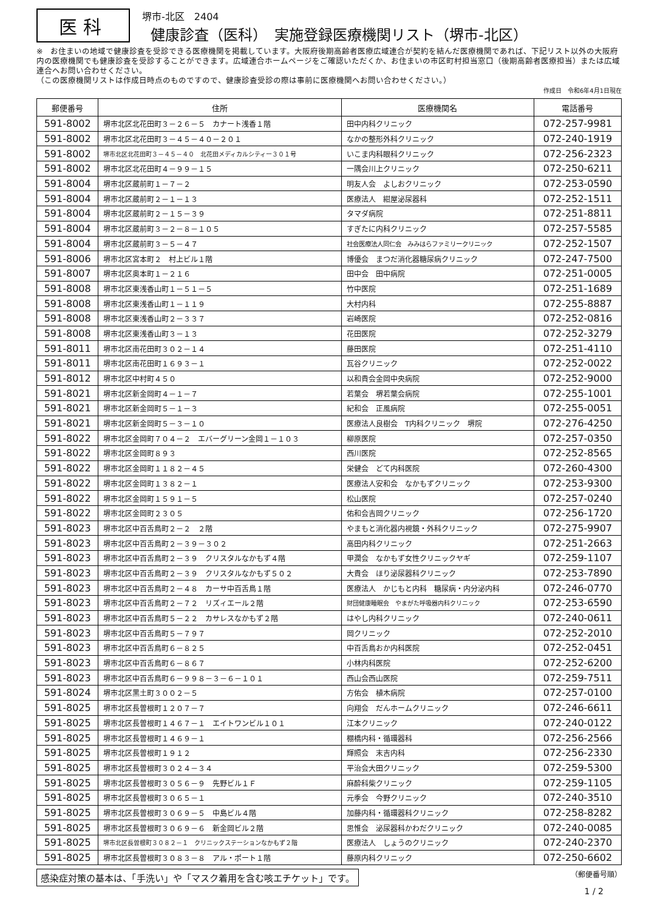医科
堺市-北区　2404
健康診査（医科）　実施登録医療機関リスト（堺市-北区）
※　お住まいの地域で健康診査を受診できる医療機関を掲載しています。大阪府後期高齢者医療広域連合が契約を結んだ医療機関であれば、下記リスト以外の大阪府内の医療機関でも健康診査を受診することができます。広域連合ホームページをご確認いただくか、お住まいの市区町村担当窓口（後期高齢者医療担当）または広域連合へお問い合わせください。
（この医療機関リストは作成日時点のものですので、健康診査受診の際は事前に医療機関へお問い合わせください。）
作成日　令和6年4月1日現在
| 郵便番号 | 住所 | 医療機関名 | 電話番号 |
| --- | --- | --- | --- |
| 591-8002 | 堺市北区北花田町３－２６－５ カナート浅香１階 | 田中内科クリニック | 072-257-9981 |
| 591-8002 | 堺市北区北花田町３－４５－４０－２０１ | なかの整形外科クリニック | 072-240-1919 |
| 591-8002 | 堺市北区北花田町３－４５－４０ 北花田メディカルシティー３０１号 | いこま内科眼科クリニック | 072-256-2323 |
| 591-8002 | 堺市北区北花田町４－９９－１５ | 一隅会川上クリニック | 072-250-6211 |
| 591-8004 | 堺市北区蔵前町１－７－２ | 明友人会 よしおクリニック | 072-253-0590 |
| 591-8004 | 堺市北区蔵前町２－１－１３ | 医療法人 紺屋泌尿器科 | 072-252-1511 |
| 591-8004 | 堺市北区蔵前町２－１５－３９ | タマダ病院 | 072-251-8811 |
| 591-8004 | 堺市北区蔵前町３－２－８－１０５ | すぎたに内科クリニック | 072-257-5585 |
| 591-8004 | 堺市北区蔵前町３－５－４７ | 社会医療法人同仁会 みみはらファミリークリニック | 072-252-1507 |
| 591-8006 | 堺市北区宮本町２ 村上ビル１階 | 博優会 まつだ消化器糖尿病クリニック | 072-247-7500 |
| 591-8007 | 堺市北区奥本町１－２１６ | 田中会 田中病院 | 072-251-0005 |
| 591-8008 | 堺市北区東浅香山町１－５１－５ | 竹中医院 | 072-251-1689 |
| 591-8008 | 堺市北区東浅香山町１－１１９ | 大村内科 | 072-255-8887 |
| 591-8008 | 堺市北区東浅香山町２－３３７ | 岩崎医院 | 072-252-0816 |
| 591-8008 | 堺市北区東浅香山町３－１３ | 花田医院 | 072-252-3279 |
| 591-8011 | 堺市北区南花田町３０２－１４ | 藤田医院 | 072-251-4110 |
| 591-8011 | 堺市北区南花田町１６９３－１ | 瓦谷クリニック | 072-252-0022 |
| 591-8012 | 堺市北区中村町４５０ | 以和貴会金岡中央病院 | 072-252-9000 |
| 591-8021 | 堺市北区新金岡町４－１－７ | 若葉会 堺若葉会病院 | 072-255-1001 |
| 591-8021 | 堺市北区新金岡町５－１－３ | 紀和会 正風病院 | 072-255-0051 |
| 591-8021 | 堺市北区新金岡町５－３－１０ | 医療法人良樹会 T内科クリニック 堺院 | 072-276-4250 |
| 591-8022 | 堺市北区金岡町７０４－２ エバーグリーン金岡１－１０３ | 柳原医院 | 072-257-0350 |
| 591-8022 | 堺市北区金岡町８９３ | 西川医院 | 072-252-8565 |
| 591-8022 | 堺市北区金岡町１１８２－４５ | 栄健会 どて内科医院 | 072-260-4300 |
| 591-8022 | 堺市北区金岡町１３８２－１ | 医療法人安和会 なかもずクリニック | 072-253-9300 |
| 591-8022 | 堺市北区金岡町１５９１－５ | 松山医院 | 072-257-0240 |
| 591-8022 | 堺市北区金岡町２３０５ | 佑和会吉岡クリニック | 072-256-1720 |
| 591-8023 | 堺市北区中百舌鳥町２－２ ２階 | やまもと消化器内視鏡・外科クリニック | 072-275-9907 |
| 591-8023 | 堺市北区中百舌鳥町２－３９－３０２ | 高田内科クリニック | 072-251-2663 |
| 591-8023 | 堺市北区中百舌鳥町２－３９ クリスタルなかもず４階 | 甲潤会 なかもず女性クリニックヤギ | 072-259-1107 |
| 591-8023 | 堺市北区中百舌鳥町２－３９ クリスタルなかもず５０２ | 大貴会 ほり泌尿器科クリニック | 072-253-7890 |
| 591-8023 | 堺市北区中百舌鳥町２－４８ カーサ中百舌鳥１階 | 医療法人 かじもと内科 糖尿病・内分泌内科 | 072-246-0770 |
| 591-8023 | 堺市北区中百舌鳥町２－７２ リズィエール２階 | 財団健康睡眠会 やまがた呼吸器内科クリニック | 072-253-6590 |
| 591-8023 | 堺市北区中百舌鳥町５－２２ カサレスなかもず２階 | はやし内科クリニック | 072-240-0611 |
| 591-8023 | 堺市北区中百舌鳥町５－７９７ | 岡クリニック | 072-252-2010 |
| 591-8023 | 堺市北区中百舌鳥町６－８２５ | 中百舌鳥おか内科医院 | 072-252-0451 |
| 591-8023 | 堺市北区中百舌鳥町６－８６７ | 小林内科医院 | 072-252-6200 |
| 591-8023 | 堺市北区中百舌鳥町６－９９８－３－６－１０１ | 西山会西山医院 | 072-259-7511 |
| 591-8024 | 堺市北区黒土町３００２－５ | 方佑会 植木病院 | 072-257-0100 |
| 591-8025 | 堺市北区長曽根町１２０７－７ | 向翔会 だんホームクリニック | 072-246-6611 |
| 591-8025 | 堺市北区長曽根町１４６７－１ エイトワンビル１０１ | 江本クリニック | 072-240-0122 |
| 591-8025 | 堺市北区長曽根町１４６９－１ | 棚橋内科・循環器科 | 072-256-2566 |
| 591-8025 | 堺市北区長曽根町１９１２ | 輝照会 末吉内科 | 072-256-2330 |
| 591-8025 | 堺市北区長曽根町３０２４－３４ | 平治会大田クリニック | 072-259-5300 |
| 591-8025 | 堺市北区長曽根町３０５６－９ 先野ビル１Ｆ | 麻酔科柴クリニック | 072-259-1105 |
| 591-8025 | 堺市北区長曽根町３０６５－１ | 元季会 今野クリニック | 072-240-3510 |
| 591-8025 | 堺市北区長曽根町３０６９－５ 中島ビル４階 | 加藤内科・循環器科クリニック | 072-258-8282 |
| 591-8025 | 堺市北区長曽根町３０６９－６ 新金岡ビル２階 | 思惟会 泌尿器科かわだクリニック | 072-240-0085 |
| 591-8025 | 堺市北区長曽根町３０８２－１ クリニックステーションなかもず２階 | 医療法人 しょうのクリニック | 072-240-2370 |
| 591-8025 | 堺市北区長曽根町３０８３－８ アル・ポート１階 | 藤原内科クリニック | 072-250-6602 |
感染症対策の基本は、「手洗い」や「マスク着用を含む咳エチケット」です。
（郵便番号順）
1 / 2